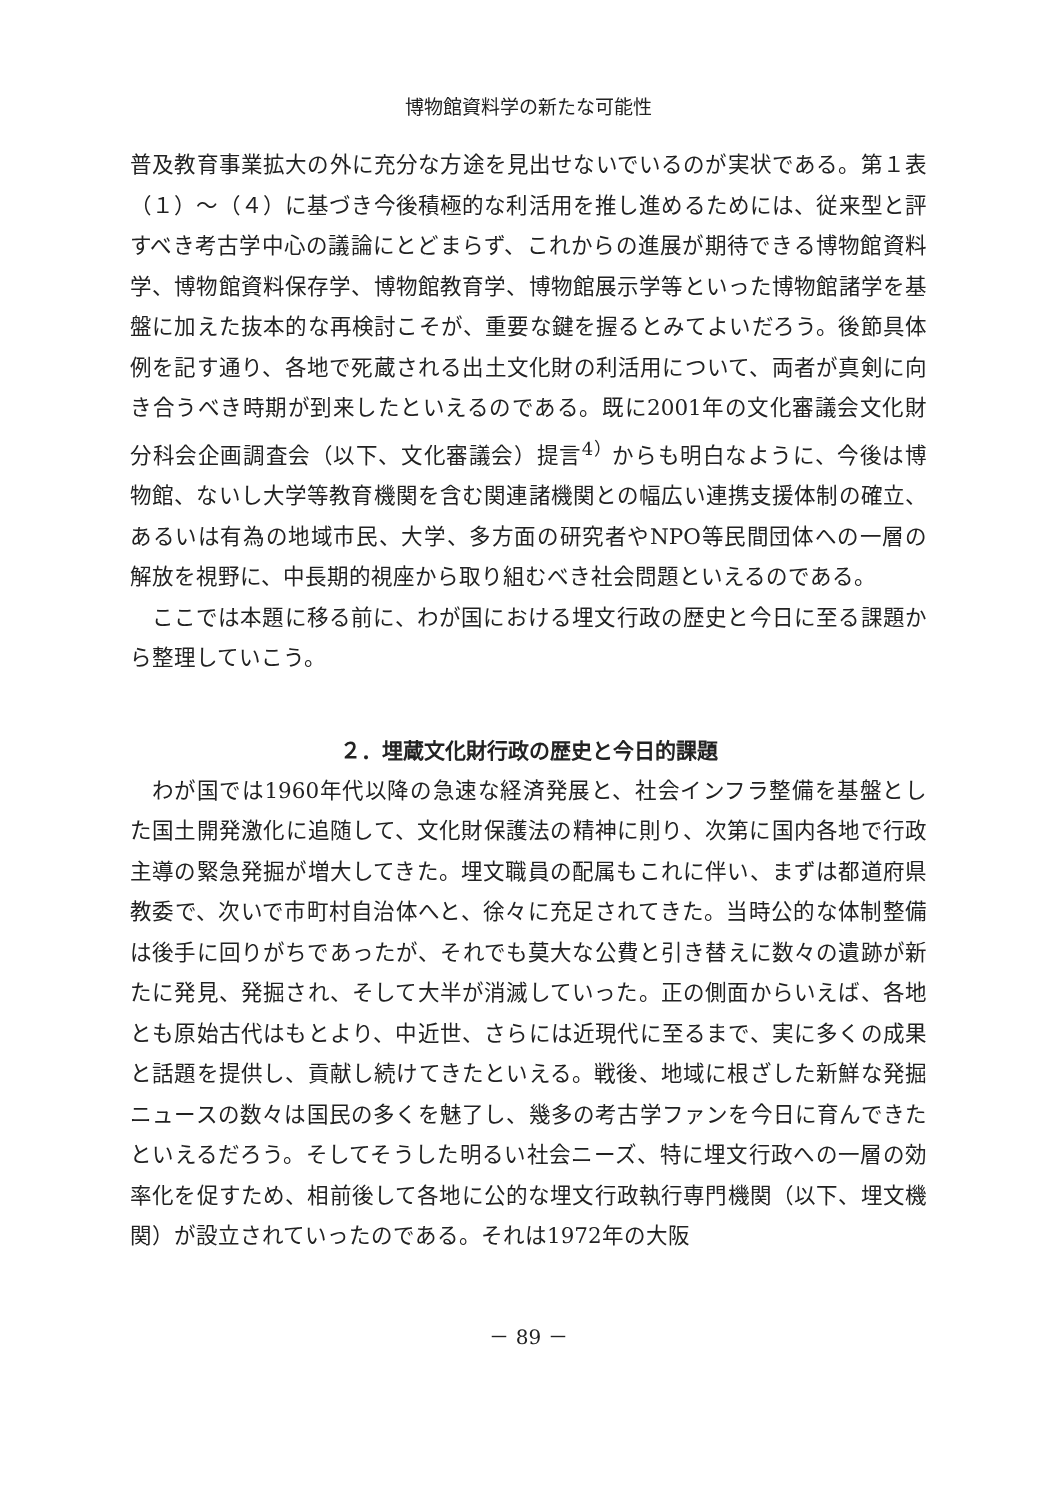博物館資料学の新たな可能性
普及教育事業拡大の外に充分な方途を見出せないでいるのが実状である。第１表（１）～（４）に基づき今後積極的な利活用を推し進めるためには、従来型と評すべき考古学中心の議論にとどまらず、これからの進展が期待できる博物館資料学、博物館資料保存学、博物館教育学、博物館展示学等といった博物館諸学を基盤に加えた抜本的な再検討こそが、重要な鍵を握るとみてよいだろう。後節具体例を記す通り、各地で死蔵される出土文化財の利活用について、両者が真剣に向き合うべき時期が到来したといえるのである。既に2001年の文化審議会文化財分科会企画調査会（以下、文化審議会）提言<sup>4）</sup>からも明白なように、今後は博物館、ないし大学等教育機関を含む関連諸機関との幅広い連携支援体制の確立、あるいは有為の地域市民、大学、多方面の研究者やNPO等民間団体への一層の解放を視野に、中長期的視座から取り組むべき社会問題といえるのである。
ここでは本題に移る前に、わが国における埋文行政の歴史と今日に至る課題から整理していこう。
２．埋蔵文化財行政の歴史と今日的課題
わが国では1960年代以降の急速な経済発展と、社会インフラ整備を基盤とした国土開発激化に追随して、文化財保護法の精神に則り、次第に国内各地で行政主導の緊急発掘が増大してきた。埋文職員の配属もこれに伴い、まずは都道府県教委で、次いで市町村自治体へと、徐々に充足されてきた。当時公的な体制整備は後手に回りがちであったが、それでも莫大な公費と引き替えに数々の遺跡が新たに発見、発掘され、そして大半が消滅していった。正の側面からいえば、各地とも原始古代はもとより、中近世、さらには近現代に至るまで、実に多くの成果と話題を提供し、貢献し続けてきたといえる。戦後、地域に根ざした新鮮な発掘ニュースの数々は国民の多くを魅了し、幾多の考古学ファンを今日に育んできたといえるだろう。そしてそうした明るい社会ニーズ、特に埋文行政への一層の効率化を促すため、相前後して各地に公的な埋文行政執行専門機関（以下、埋文機関）が設立されていったのである。それは1972年の大阪
－ 89 －